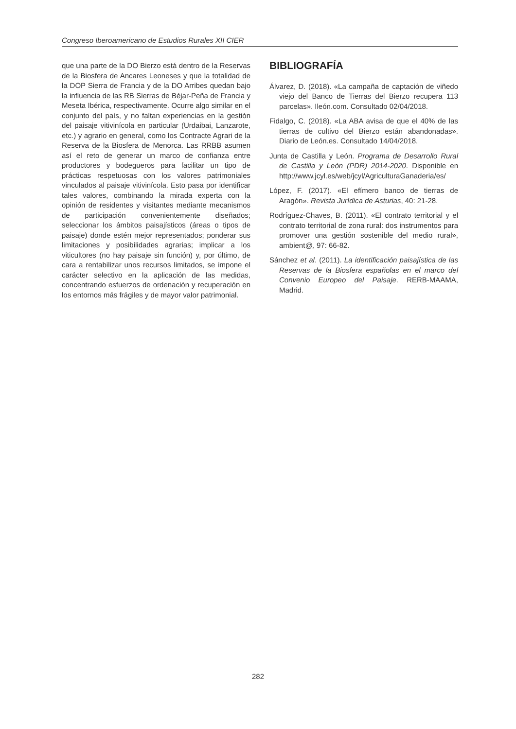Congreso Iberoamericano de Estudios Rurales XII CIER
que una parte de la DO Bierzo está dentro de la Reservas de la Biosfera de Ancares Leoneses y que la totalidad de la DOP Sierra de Francia y de la DO Arribes quedan bajo la influencia de las RB Sierras de Béjar-Peña de Francia y Meseta Ibérica, respectivamente. Ocurre algo similar en el conjunto del país, y no faltan experiencias en la gestión del paisaje vitivinícola en particular (Urdaibai, Lanzarote, etc.) y agrario en general, como los Contracte Agrari de la Reserva de la Biosfera de Menorca. Las RRBB asumen así el reto de generar un marco de confianza entre productores y bodegueros para facilitar un tipo de prácticas respetuosas con los valores patrimoniales vinculados al paisaje vitivinícola. Esto pasa por identificar tales valores, combinando la mirada experta con la opinión de residentes y visitantes mediante mecanismos de participación convenientemente diseñados; seleccionar los ámbitos paisajísticos (áreas o tipos de paisaje) donde estén mejor representados; ponderar sus limitaciones y posibilidades agrarias; implicar a los viticultores (no hay paisaje sin función) y, por último, de cara a rentabilizar unos recursos limitados, se impone el carácter selectivo en la aplicación de las medidas, concentrando esfuerzos de ordenación y recuperación en los entornos más frágiles y de mayor valor patrimonial.
BIBLIOGRAFÍA
Álvarez, D. (2018). «La campaña de captación de viñedo viejo del Banco de Tierras del Bierzo recupera 113 parcelas». Ileón.com. Consultado 02/04/2018.
Fidalgo, C. (2018). «La ABA avisa de que el 40% de las tierras de cultivo del Bierzo están abandonadas». Diario de León.es. Consultado 14/04/2018.
Junta de Castilla y León. Programa de Desarrollo Rural de Castilla y León (PDR) 2014-2020. Disponible en http://www.jcyl.es/web/jcyl/AgriculturaGanaderia/es/
López, F. (2017). «El efímero banco de tierras de Aragón». Revista Jurídica de Asturias, 40: 21-28.
Rodríguez-Chaves, B. (2011). «El contrato territorial y el contrato territorial de zona rural: dos instrumentos para promover una gestión sostenible del medio rural», ambient@, 97: 66-82.
Sánchez et al. (2011). La identificación paisajística de las Reservas de la Biosfera españolas en el marco del Convenio Europeo del Paisaje. RERB-MAAMA, Madrid.
282